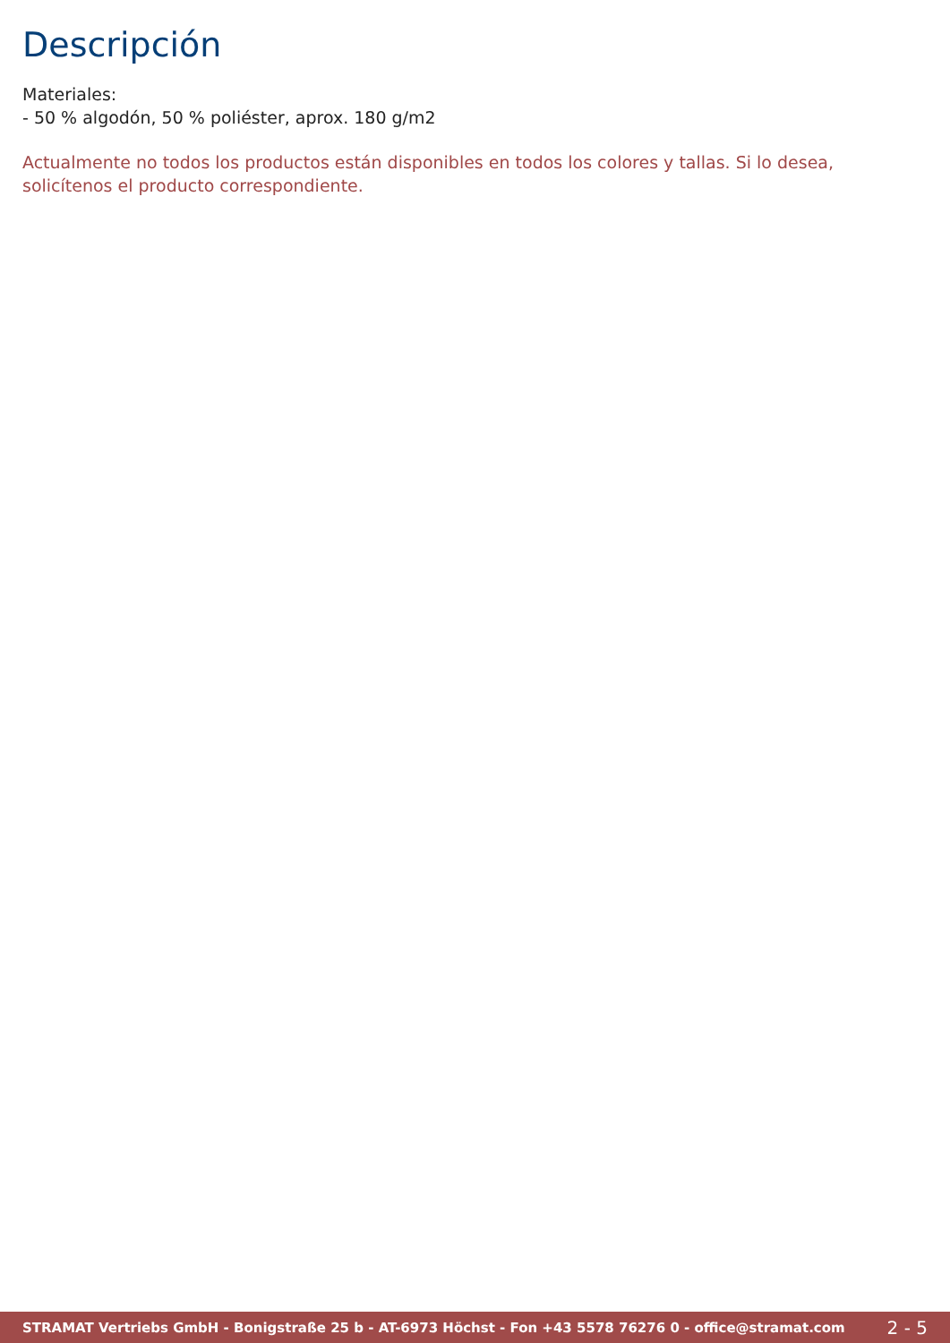Descripción
Materiales:
- 50 % algodón, 50 % poliéster, aprox. 180 g/m2
Actualmente no todos los productos están disponibles en todos los colores y tallas. Si lo desea, solicítenos el producto correspondiente.
STRAMAT Vertriebs GmbH - Bonigstraße 25 b - AT-6973 Höchst - Fon +43 5578 76276 0 - office@stramat.com 2 - 5